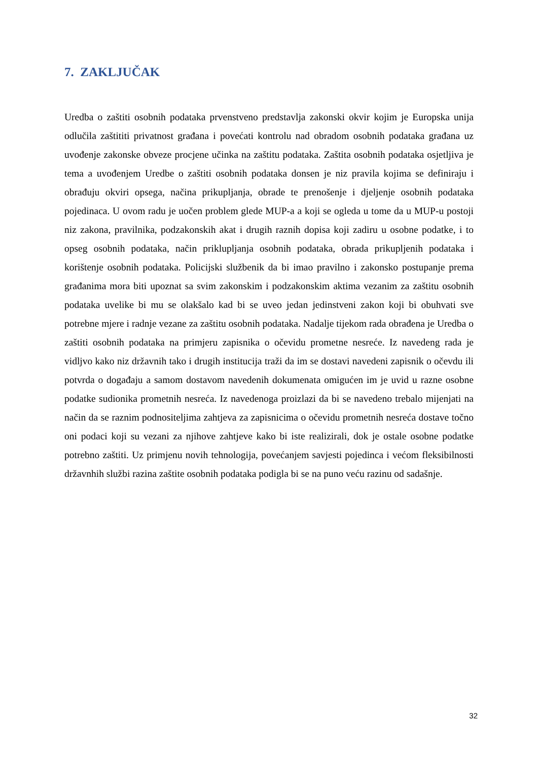7. ZAKLJUČAK
Uredba o zaštiti osobnih podataka prvenstveno predstavlja zakonski okvir kojim je Europska unija odlučila zaštititi privatnost građana i povećati kontrolu nad obradom osobnih podataka građana uz uvođenje zakonske obveze procjene učinka na zaštitu podataka. Zaštita osobnih podataka osjetljiva je tema a uvođenjem Uredbe o zaštiti osobnih podataka donsen je niz pravila kojima se definiraju i obrađuju okviri opsega, načina prikupljanja, obrade te prenošenje i djeljenje osobnih podataka pojedinaca. U ovom radu je uočen problem glede MUP-a a koji se ogleda u tome da u MUP-u postoji niz zakona, pravilnika, podzakonskih akat i drugih raznih dopisa koji zadiru u osobne podatke, i to opseg osobnih podataka, način priklupljanja osobnih podataka, obrada prikupljenih podataka i korištenje osobnih podataka. Policijski službenik da bi imao pravilno i zakonsko postupanje prema građanima mora biti upoznat sa svim zakonskim i podzakonskim aktima vezanim za zaštitu osobnih podataka uvelike bi mu se olakšalo kad bi se uveo jedan jedinstveni zakon koji bi obuhvati sve potrebne mjere i radnje vezane za zaštitu osobnih podataka. Nadalje tijekom rada obrađena je Uredba o zaštiti osobnih podataka na primjeru zapisnika o očevidu prometne nesreće. Iz navedeng rada je vidljvo kako niz državnih tako i drugih institucija traži da im se dostavi navedeni zapisnik o očevdu ili potvrda o događaju a samom dostavom navedenih dokumenata omigućen im je uvid u razne osobne podatke sudionika prometnih nesreća. Iz navedenoga proizlazi da bi se navedeno trebalo mijenjati na način da se raznim podnositeljima zahtjeva za zapisnicima o očevidu prometnih nesreća dostave točno oni podaci koji su vezani za njihove zahtjeve kako bi iste realizirali, dok je ostale osobne podatke potrebno zaštiti. Uz primjenu novih tehnologija, povećanjem savjesti pojedinca i većom fleksibilnosti državnhih službi razina zaštite osobnih podataka podigla bi se na puno veću razinu od sadašnje.
32